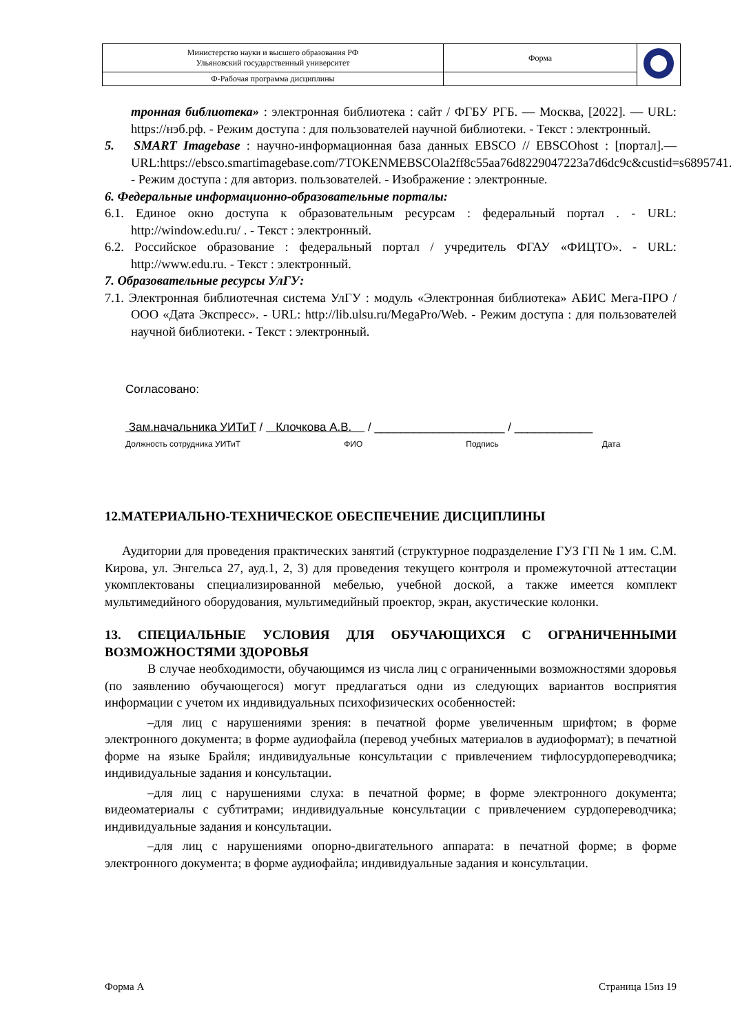| Министерство науки и высшего образования РФ Ульяновский государственный университет | Форма | |
| Ф-Рабочая программа дисциплины | | |
тронная библиотека» : электронная библиотека : сайт / ФГБУ РГБ. — Москва, [2022]. — URL: https://нэб.рф. - Режим доступа : для пользователей научной библиотеки. - Текст : электронный.
5. SMART Imagebase : научно-информационная база данных EBSCO // EBSCOhost : [портал].— URL:https://ebsco.smartimagebase.com/7TOKENMEBSCOla2ff8c55aa76d8229047223a7d6dc9c&custid=s6895741. - Режим доступа : для авториз. пользователей. - Изображение : электронные.
6. Федеральные информационно-образовательные порталы:
6.1. Единое окно доступа к образовательным ресурсам : федеральный портал . - URL: http://window.edu.ru/ . - Текст : электронный.
6.2. Российское образование : федеральный портал / учредитель ФГАУ «ФИЦТО». - URL: http://www.edu.ru. - Текст : электронный.
7. Образовательные ресурсы УлГУ:
7.1. Электронная библиотечная система УлГУ : модуль «Электронная библиотека» АБИС Мега-ПРО / ООО «Дата Экспресс». - URL: http://lib.ulsu.ru/MegaPro/Web. - Режим доступа : для пользователей научной библиотеки. - Текст : электронный.
Согласовано:
Зам.начальника УИТиТ / Клочкова А.В. / ____________________ / ____________
Должность сотрудника УИТиТ ФИО Подпись Дата
12.МАТЕРИАЛЬНО-ТЕХНИЧЕСКОЕ ОБЕСПЕЧЕНИЕ ДИСЦИПЛИНЫ
Аудитории для проведения практических занятий (структурное подразделение ГУЗ ГП № 1 им. С.М. Кирова, ул. Энгельса 27, ауд.1, 2, 3) для проведения текущего контроля и промежуточной аттестации укомплектованы специализированной мебелью, учебной доской, а также имеется комплект мультимедийного оборудования, мультимедийный проектор, экран, акустические колонки.
13. СПЕЦИАЛЬНЫЕ УСЛОВИЯ ДЛЯ ОБУЧАЮЩИХСЯ С ОГРАНИЧЕННЫМИ ВОЗМОЖНОСТЯМИ ЗДОРОВЬЯ
В случае необходимости, обучающимся из числа лиц с ограниченными возможностями здоровья (по заявлению обучающегося) могут предлагаться одни из следующих вариантов восприятия информации с учетом их индивидуальных психофизических особенностей:
–для лиц с нарушениями зрения: в печатной форме увеличенным шрифтом; в форме электронного документа; в форме аудиофайла (перевод учебных материалов в аудиоформат); в печатной форме на языке Брайля; индивидуальные консультации с привлечением тифлосурдопереводчика; индивидуальные задания и консультации.
–для лиц с нарушениями слуха: в печатной форме; в форме электронного документа; видеоматериалы с субтитрами; индивидуальные консультации с привлечением сурдопереводчика; индивидуальные задания и консультации.
–для лиц с нарушениями опорно-двигательного аппарата: в печатной форме; в форме электронного документа; в форме аудиофайла; индивидуальные задания и консультации.
Форма А Страница 15из 19